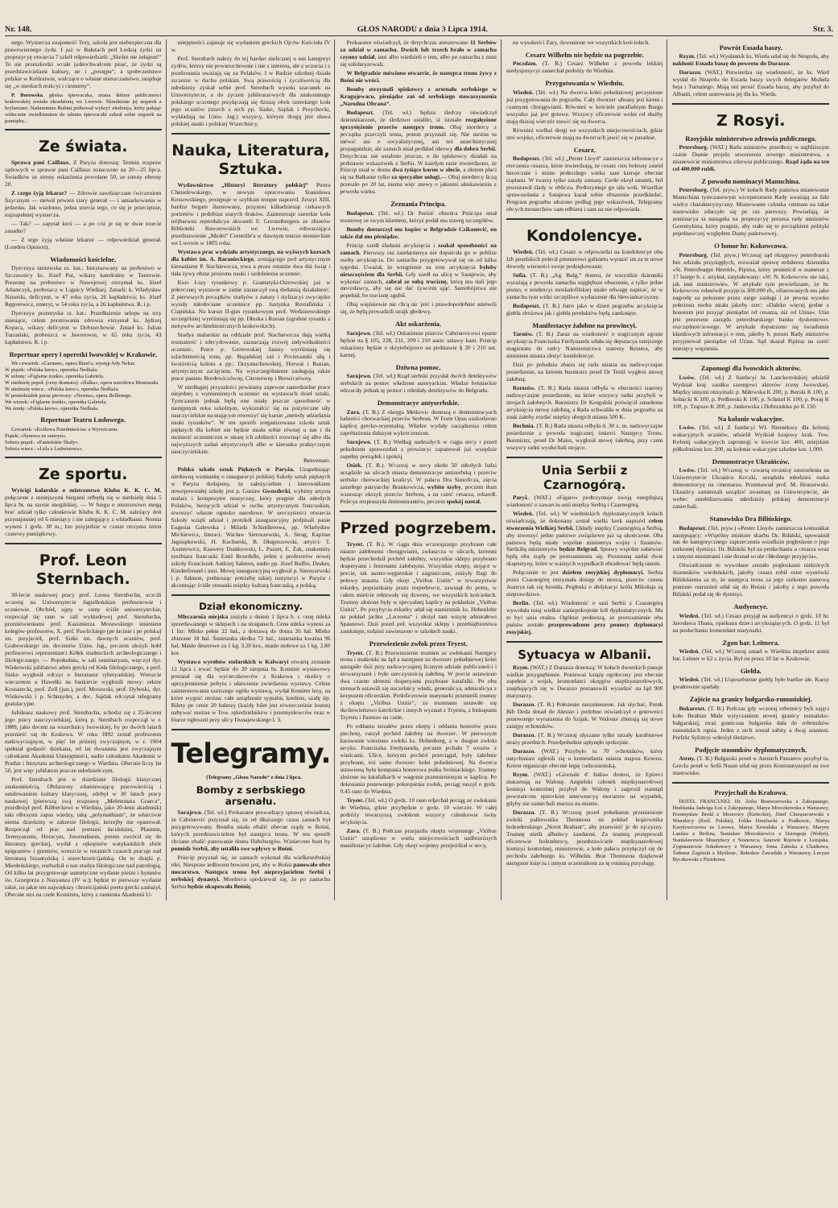Nr. 148. GŁOS NARODU z dnia 3 Lipca 1914. Str. 3.
nego. Wystarcza znajomość Tory, szkoła jest niebezpieczna dla prawowiernego żyda. I już w Bałutach pod Łodzią żydzi na propozycyę otwarcia 7 szkół odpowiedzieli: „Skoles nie żełajem!“ To nie przeszkodzi wcale judeochwalcom pisać, że żydzi są przedstawicielami kultury, no i „postępu“, a społeczeństwo polskie w Królestwie, walczące o własne mieszczaństwo, znajduje się „w mrokach reakcyi i ciemnoty“.
P. Borowska, głośna śpiewaczka, znana dobrze publiczności krakowskiej została okradzioną we Lwowie. Skradziono jej zegarek z brylantami. Nadaremnie Rubini próbował wykryć złodzieja, który pałając widocznie uwielbieniem do talentu śpiewaczki zabrał sobie zegarek na pamiątkę...
Ze świata.
Sprawa pani Caillaux. Z Paryża donoszą: Termin rozpraw sądowych w sprawie pani Caillaux oznaczono na 20—25 lipca. Świadków ze strony oskarżenia powołano 50, ze strony obrony 20.
Z czego żyją lekarze? — Zdrowie zawdzięczam ćwiczeniom fizycznym — mówił pewien stary generał — i umiarkowaniu w jedzeniu. Jak wiadomo, jedna trzecia tego, co się je przeciętnie, najzupełniej wystarcza.
— Tak? — zapytał ktoś — a po cóż je się te dwie trzecie zanadto?
— Z tego żyją właśnie lekarze — odpowiedział generał. (London Opinion).
Wiadomości kościelne.
Dyecezya tarnowska rz. kat.: Instytuowany na probostwo w Szczawnicy ks. Józef Put, wikary katedralny w Tarnowie. Prezentę na probostwo w Nawojowej otrzymał ks. Józef Adamczyk, proboszcz w Lignicy Wielkiej. Zmarli: k. Władysław Naturski, deficyent, w 47 roku życia, 26 kapłaństwa; ks. Józef Ręgorowicz, emeryt, w 54 roku życia, a 26 kapłaństwa. R. i p.
Dyecezya przemyska rz. kat.: Przedłużenie urlopu na trzy miesiące, celem poratowania zdrowia otrzymał ks. Jędrzej Kopacz, wikary deficyent w Dobrzechowie. Zmarł ks. Julian Turzański, proboszcz w Jaworowie, w 65 roku życia, 43 kapłaństwa. R. i p.
Repertuar opery i operetki lwowskiej w Krakowie.
We czwartek: »Carmen«, opera Bizet'a, występ Ady Nekar.
W piątek: »Polska krew«, operetka Nedbala.
W sobotę: »Figlarne żonki«, operetka Gabriela.
W niedzielę popoł. (ceny dramatu): »Halka«, opera narodowa Moniuszki.
W niedzielę wiecz.: »Polska krew«, operetka Nedbala.
W poniedziałek poraz pierwszy: »Norma«, opera Belliniego.
We wtorek: »Figlarne żonki«, operetka Gabriela.
We środę: »Polska krew«, operetka Nedbala.
Repertuar Teatru Ludowego.
Czwartek: »Królowa Przedmieścia« z Wyrwiczem.
Piątek: »Synowa ze suteryn«.
Sobota popoł.: »Panieńskie Skały«.
Sobota wiecz.: »Lola z Ludwinowa«.
Ze sportu.
Wyścigi kolarskie o mistrzostwo Klubu K. K. C. M. połączone z mniejszymi biegami odbędą się w niedzielę dnia 5 lipca br. na szosie mogilskiej. — W biegu o mistrzostwo mogą brać udział tylko członkowie Klubu K. K. C. M. należący doń przynajmniej od 6 miesięcy i nie zalegający z wkładkami. Norma wynosi 1 godz. 30 m.; kto przyjedzie w czasie otrzyma żeton czasowy pamiątkowy.
Prof. Leon Sternbach.
30-lecie naukowej pracy prof. Leona Sternbacha, uczcili wczoraj na Uniwersytecie Jagiellońskim profesorowie i uczniowie. Obchód, ujęty w ramy ściśle uniwersyteckie, rozpoczął się rano w sali wykładowej prof. Sternbacha, przemówieniami prof. Kazimierza Morawskiego imieniem kolegów-profesorów, X. prof. Pawlickiego (po łacinie i po polsku) im. przyjaciół, prof. Sinki im. dawnych uczniów, prof. Grabowskiego im. docentów Uniw. Jag., poczem złożyli hołd profesorowi reprezentanci Kółek studenckich archeologicznego i filologicznego. — Popołudniu, w sali seminaryum, wręczył dyr. Winkowski jubilatowi adres grecki od Koła filologicznego, a prof. Sinko wygłosił odczyt o literaturze tyberyańskiej. Wreszcie wieczorem u Hawełki na bankiecie wygłosili mowy: rektor Kostanecki, prof. Zoll (jun.), prof. Morawski, prof. Dyboski, dyr. Winkowski i p. Schnayder, a doc. Sajdak odczytał telegramy gratulacyjne.
Jubileusz naukowy prof. Sternbacha, schodzi się z 25-leciem jego pracy nauczycielskiej, którą p. Sternbach rozpoczął w r. 1889, jako docent na wszechnicy lwowskiej, by po dwóch latach przenieść się do Krakowa. W roku 1892 został profesorem nadzwyczajnym, w pięć lat później zwyczajnym, w r. 1904 spełniał godność dziekana, od lat dwunastu jest zwyczajnym członkiem Akademii Umiejętności, nadto członkiem Akademii w Pradze i Instytutu archeologicznego w Wiedniu. Obecnie liczy lat 50, jest więc jubilatem jeszcze młodzieńczym.
Prof. Sternbach jest w dziedzinie filologii klasycznej znakomitością. Obdarzony zdumiewającą pracowitością i umiłowaniem kultury klasycznej, zdobył w 30 latach pracy naukowej (pierwszą swą rozprawę „Meletemata Graeca“, przedłożył prof. Ribbeckowi w Wiedniu, jako 20-letni akademik) taki olbrzymi zapas wiedzy, taką „polymathiam“, że właściwie niema dziedziny w zakresie filologii, którejby nie opanował. Rozpoczął od prac nad poetami łacińskimi, Plautem, Terenyuszem, Horacym, Juwenalisem, potem zwrócił się do literatury greckiej, wydał z rękopisów watykańskich zbiór epigramów i gnomów, wreszcie w ostatnich czasach pracuje nad literaturą bizantyńską i starochrześcijańską. On to dzięki p. Miodońskiego, rozbudził u nas studya filologiczne nad patrologią. Od kilku lat przygotowuje autentyczne wydanie pieśni i hymnów św. Grzegorza z Nazyanzu (IV w.); będzie to pierwsze wydanie takie, na jakie ten największy chrześcijański poeta grecki zasłużył. Obecnie stoi na czele Komitetu, który z ramienia Akademii U-
miejętności zajmuje się wydaniem greckich Ojców Kościoła IV w.
Prof. Sternbach należy do tej bardzo nielicznej u nas kategoryi żydów, którzy nie powierzchownie i nie z interesu, ale z uczucia i z przekonania uważają się za Polaków. I w Radzie szkolnej działa szczerze w duchu polskim. Swą prawością i życzliwością dla młodzieży zyskał sobie prof. Sternbach wysoki szacunek na Uniwersytecie, a do życzeń jubileuszowych dla znakomitego polskiego uczonego przyłączają się dzisiaj obok szerokiego koła jego uczniów (trzech z nich pp. Sinko, Sajdak i Przychocki, wykładają na Uniw. Jag.) wszyscy, którym drogą jest sława polskiej nauki i polskiej Wszechnicy.
Nauka, Literatura, Sztuka.
Wydawnictwo „Historyi literatury polskiej“ Piotra Chmielowskiego, w nowym opracowaniu Stanisława Kossowskiego, postępuje w szybkim tempie naprzód. Zeszyt XIII. bardzo bogato ilustrowany, przynosi kilkadziesiąt ciekawych portretów i podobizn starych druków. Zainteresuje szerokie koła trójbarwna reprodukcya akwareli F. Gerstenbergera ze zbiorów Biblioteki Baworowskich we Lwowie, odtwarzająca przedstawienie „Medei“ Corneille'a w dawnym teatrze niemieckim we Lwowie w 1805 roku.
Wystawa prac wydziału artystycznego, na wyższych kursach dla kobiet im. A. Baranieckiego, zostającego pod artystycznym kierunkiem P. Stachiewicza, trwa a przez ostatnie dwa dni świąt i dała żywy obraz poziomu nauki i uzdolnienia uczennic.
Kurs I-szy rysunkowy p. Gramatyki-Ostrowskiej już w półrocznej wystawie w zimie zaznaczył swą dodatnią działalność. Z pierwszych początków studyów z natury i stylizacyi zwycięsko wyszły młodociane uczennice pp. Justynka Rostafińska i Ciapińska. Na kursie II-gim rysunkowym prof. Wodzinowskiego szczególniej wyróżniają się pp. Dłuska i Rusian (zgrabne rysunki z motywów architektonicznych krakowskich).
Studya malarskie na oddziale prof. Stachiewicza dają wielką rozmaitość i zdecydowanie, zaznaczają rozwój indywidualności uczennic. Prace p. Grotowskiej Janiny wyróżniają się szlachetnością tonu, pp. Bujańskiej zaś i Pocieszanki siłą i świeżością koloru a pp.: Drzymuchowskiej, Horwat i Rusian, artystycznym zacięciem. Na wyszczególnienie zasługują także prace panien: Brodowiczówny, Citronówny i Browiczówny.
W niedługiej przyszłości powitamy zapewne samodzielne prace niejednej z wymienionych uczennic na wystawach dzieł sztuki. Tymczasem jednak będą one miały jeszcze sposobność w następnym roku szkolnym, wykształcić się na pożyteczne siły nauczycielskie na mającym otworzyć się kursie „metody udzielania nauki rysunków“. W ten sposób zorganizowana szkoła sztuk pięknych dla kobiet nie będzie miała sobie równej u nas i da możność uczennicom w miarę ich zdolności rozwinąć się albo dla najwyższych zadań artystycznych albo w kierunku praktycznym nauczycielskim.
Benvenuto.
Polska szkoła sztuk Pięknych w Paryżu. Uzupełniając niedawną wzmiankę o inauguracyi polskiej Szkoły sztuk pięknych w Paryżu dodajemy, że założycielem i kierownikiem nowopowstałej szkoły jest p. Gustaw Gwozdecki, wybitny artysta malarz i kompozytor muzyczny, który pragnie dla młodych Polaków, biorących udział w ruchu artystycznym francuskim, stworzyć własne ognisko narodowe. W uroczystości otwarcia Szkoły wzięli udział i protokół inauguracyjny podpisali panie Eugenia Galewska i Milada Schindlerowa, pp. Władysław Mickiewicz, literaci: Wacław Sieroszewski, A. Strug, Kapitan Jagniątkowski, H. Kucharski, B. Długoszowski, artyści: T. Axentowicz, Ksawery Dunikowski, L. Puszet, E. Żak, znakomity rzeźbiarz francuski Emil Bourdelle, jeden z profesorów nowej szkoły Franciszek Andrzej Salmon, nadto pp. Józef Buffer, Druker, Kinderfreund i inni. Mowę inauguracyjną wygłosił p. Sieroszewski i p. Salmon, podnosząc potrzebę takiej instytucyi w Paryżu i akcentując ściśle stosunki między kulturą francuską, a polską.
Dział ekonomiczny.
Mleczarnia miejska zniżyła z dniem 1 lipca b. r. cenę mleka sprzedawanego w sklepach i na straganach. Cena mleka wynosi za 1 litr: Mleko pełne 22 hal., z dostawą do domu 26 hal. Mleko zbierane 18 hal. Śmietanka słodka 72 hal., śmietanka kwaśna 96 hal. Masło deserowe za 1 kg. 3.20 kor., masło stołowe za 1 kg. 2.80 kor.
Wystawa wyrobów stolarskich w Kalwaryi otwartą zostanie 12 lipca i trwać będzie do 20 sierpnia br. Komitet wystawowy postarał się dla wycieczkowców z Krakowa i okolicy o uprzyjemnienie pobytu i ułatwienie zwiedzenia wystawy. Celem zainteresowania szerszego ogółu wystawą, wydał Komitet losy, na które wygrać można: całe urządzenie sypialni, kredens, szafę itp. Bilety po cenie 20 halerzy (każdy bilet jest równocześnie losem) nabywać można w Tow. rękodzielników i przemysłowców oraz w biurze ogłoszeń przy ulicy Dunajewskiego l. 3.
Telegramy.
(Telegramy „Głosu Narodu“ z dnia 2 lipca.
Bomby z serbskiego arsenału.
Sarajewo. (Tel. wł.) Prokurator prowadzący sprawę oświadcza, że Cabrinović przyznał się, że od dłuższego czasu zamach był przygotowywany. Bomba miała obalić obecne rządy w Bośni, których przedstawicielem był następca tronu. W ten sposób chciano obalić panowanie domu Habsburgów. Wzniecono bunt by pomódz Serbii, aby ustaliła swe wpływy w Bośni.
Princip przyznał się, że zamach wykonał dla wielkoserbskiej idei. Niespraw iedliwem bowiem jest, aby w Bośni panowało obce mocarstwo. Następca tronu był nieprzyjacielem Serbii i serbskiej dynastyi. Morderca spodziewał się, że po zamachu Serbia będzie okupowała Bośnię.
Prokurator oświadczył, że dotychczas aresztowano 11 Serbów za udział w zamachu. Dwóch lub trzech brało w zamachu czynny udział, inni albo wiedzieli o tem, albo po zamachu z nimi się solidaryzowali.
W Belgradzie mówiono otwarcie, że następca tronu żywy z Bośni nie wróci.
Bomby otrzymali spiskowcy z arsenału serbskiego w Kragujewacu, pieniądze zaś od serbskiego stowarzyszenia „Narodna Obrana“.
Budapeszt. (Tel. wł.) Sędzia śledczy oświadczył dziennikarzom, że śledztwo ustaliło, iż istniało rozgałęzione sprzysiężenie przeciw następcy tronu. Obaj mordercy z początku przeczyli temu, potem przyznali się. Nie można tu mówić ani o socyalistycznej, ani też anarchistycznej propagandzie, ale zamach miał podkład ideowy dla dobra Serbii. Dotychczas nie ustalono jeszcze, o ile spiskowcy działali na podstawie wskazówek z Serbii. W każdym razie stwierdzono, że Princip miał w domu dwa tysiące koron w złocie, a złotem płaci się na Bałkanie tylko za specyalne usługi.— Obaj mordercy liczą przeszło po 20 lat, niema więc mowy o jakiemś ułaskawieniu z powodu wieku.
Zeznania Principa.
Budapeszt. (Tel. wł.) Dr Perisić obrońca Principa miał rozmowę ze swym klientem, któryż podał mu szereg szczegółów.
Bomby dostarczył mu kupiec w Belgradzie Czikanović, on także dał mu pieniądze.
Princip szedł śladami arcyksięcia i szukał sposobności na zamach. Pierwszy raz żandarmerya nie dopuściła go w pobliże osoby arcyksięcia. Do zamachu przygotowywał się on od kilku tygodni. Uważał, że wstąpienie na tron arcyksięcia byłoby nieszczęściem dla Serbii. Gdy szedł na ulicę w Sarajewie, aby wykonać zamach, zabrał ze sobą truciznę, którą mu dali jego mocodawcy, aby się nie dać żywcem ująć. Samobójstwa nie popełnił, bo truciznę zgubił.
Obaj więźniowie nie chcą nic jeść i prawdopodobnie umówili się, że będą prowadzili strajk głodowy.
Akt oskarżenia.
Sarajewo. (Tel. wł.) Oskarżenie przeciw Cabrinovicowi oparte będzie na § 105, 228, 231, 209 i 210 austr. ustawy karn. Princip oskarżony będzie o skrytobójstwo na podstawie § 20 i 210 ust. karnej.
Dziwna pomoc.
Sarajewo. (Tel. wł.) Rząd serbski przysłał dwóch detektywów serbskich na pomoc władzom austryackim. Władze bośniackie odrzuciły jednak tę pomoc i odesłały detektywów do Belgradu.
Demonstracye antyserbskie.
Zara. (T. B.) Z okręgu Metkovic donoszą o demonstracyach ludności chorwackiej przeciw Serbom. W Forte Opus uszkodzono kaplicę grecko-oryentalną. Władze wydały zarządzenia celem zapobieżenia dalszym wykroczeniom.
Sarajewo. (T. B.) Według nadeszłych w ciągu nocy i przed południem sprawozdań z prowincyi zapanował już wszędzie zupełny porządek i spokój.
Osiek. (T. B.). Wczoraj w nocy około 50 młodych ludzi urządziło na ulicach miasta demonstracye antiserbską i przeciw serbsko chorwackiej koalicyi. W pałacu Dra Simoficza, zięcia zmarłego patryarchy Brankowicza, wybito szyby, poczem tłum wznosząc okrzyk przeciw Serbom, a na cześć cesarza, odszedł. Policya rozpruszyła demonstrantów, poczem spokój nastał.
Przed pogrzebem.
Tryest. (T. B.). W ciągu dnia wczorajszego przybrano całe miasto żałobnemi chorągwiami, zwłaszcza w ulicach, któremi będzie przechodził pochód żałobny, wszystkie sklepy przybrano draperyami i festonami żałobnymi. Wszystkie okręty, stojące w porcie, tak austro-węgierskie i zagraniczne, zniżyły flagi do połowy masztu. Gdy okręt „Viribus Unitis“ w towarzystwie eskadry, poprzedzany przez torpedowce, zawinął do portu, w całem mieście odezwały się dzwony, we wszystkich kościołach. Trumny złożone były w specyalnej kaplicy na pokładzie „Viribus Unitis“. Po przybyciu eskadry udał się namiestnik ks. Hohenlohe na pokład jachtu „Lacroma“ i złożył tam wizytę admirałowi Spaunowi. Dziś przed poł. wszystkie sklepy i przedsiębiorstwa zamknięte, tudzież zawieszono w szkołach nauki.
Przewiezienie zwłok przez Tryest.
Tryest. (T. B.) Przewiezienie trumien ze zwłokami Następcy tronu i małżonki na ląd a następnie na dworzec południowej kolei nastąpiło dziś przy nadzwyczajnej licznym udziale publiczności i stowarzyszeń i było uroczystością żałobną. W porcie ustawiono dwa czarno złotemi draperyami przybrane katafalki. Po obu stronach ustawili się naczelnicy władz, generalicya, admiralicya z korpusem oficerskim. Podoficerowie marynarki przenieśli trumny z okrętu „Viribus Unitis“, za trumnami ustawiło się duchowieństwo katolickie i innych wyznań z Tryestu, z biskupami Tryestu i Parenzo na czele.
Po oddaniu strzałów przez okręty i oddaniu honorów przez piechotę, ruszył pochód żałobny na dworzec. W pierwszym karawanie wieziono zwłoki ks. Hohenberg, a w drugim zwłoki arcyks. Franciszka Ferdynanda, poczem jechało 7 wozów z wieńcami. Ulice, którymi pochód przeciągał, były żałobnie przybrane, toż samo dworzec kolei południowej. Na dworcu ustawioną była kompania honorowa pułku bośniackiego. Trumny złożono na katafalkach w wagonie przemienionym w kaplicę. Po dokonaniu ponownego pokropienia zwłok, pociąg ruszył o godz. 9.45 rano do Wiednia.
Tryest. (Tel. wł.) O godz. 10 rano odjechał pociąg ze zwłokami do Wiednia, gdzie przybędzie o godz. 10 wieczór. W całej podróży towarzyszą zwłokom wszyscy członkowie świty arcyksięcia.
Zara. (T. B.) Podczas przejazdu okrętu wojennego „Viribus Unitis“ urządzono w wielu miejscowościach nadbrzeżnych manifestacye żałobne. Gdy okręt wojenny przejeżdżał w nocy,
na wysokości Zary, dzwoniono we wszystkich kościołach.
Cesarz Wilhelm nie będzie na pogrzebie.
Poczdam. (T. B.) Cesarz Wilhelm z powodu lekkiej niedyspozycyi zaniechał podróży do Wiednia.
Przygotowania w Wiedniu.
Wiedeń. (Tel. wł.) Na dworcu kolei południowej poczyniono już przygotowania do pogrzebu. Cały dworzec ubrany jest kirem i czarnymi chorągwiami. Również w kościele parafialnym Burgu wszystko już jest gotowe. Wszyscy oficerowie wolni od służby mają dzisiaj wieczór stawić się na dworcu.
Również wzdłuż drogi we wszystkich miejscowościach, gdzie stoi wojsko, oficerowie mają na dworcach jawić się w paradzie.
Cesarz.
Budapeszt. (Tel. wł.) „Pester Lloyd“ zamieszcza informacye z otoczenia cesarza, które stwierdzają, że cesarz cios bolesny zniósł heroicznie i mimo podeszłego wieku sam kieruje obecnie rządami. W twarzy tylko zaszły zmiany. Czoło okrył smutek, ból pozostawił ślady w obliczu. Podtrzymuje go siła woli. Wszelkie sprawozdania z Sarajewa kazał sobie obszernie przedkładać. Program pogrzebu ułożono podług jego wskazówek. Telegramy obcych monarchów sam odbiera i sam na nie odpowiada.
Kondolencye.
Wiedeń. (Tel. wł.) Cesarz w odpowiedzi na kondolencye obu Izb poselskich polecił premierowi gabinetu wyrazić im za te nowe dowody wierności swoje podziękowanie.
Sofia. (T. B.) „Ag. Bulg.“ donosi, że wszystkie dzienniki wyrażają z powodu zamachu najgłębsze oburzenie, a tylko jedno pismo, o tendencyi moskalofilskiej miało odwagę napisać, że w zamachu tym widzi szczęśliwe wydarzenie dla Słowiańszczyzny.
Budapeszt. (T. B.) Jutro jako w dzień pogrzebu arcyksięcia giełda zbożowa jak i giełda produktów będą zamknięte.
Manifestacye żałobne na prowincyi.
Tarnów. (T. B.) Zaraz na wiadomość o tragicznym zgonie arcyksięcia Franciszka Ferdynanda udała się deputacya tutejszego magistratu do radcy Namiestnictwa starosty Reinera, aby imieniem miasta złożyć kondolencye.
Dziś po południu zbiera się rada miasta na nadzwyczajne posiedzenie, na którem burmistrz poseł Dr Tertil wygłosi mowę żałobną.
Rzeszów. (T. B.) Rada miasta odbyła w obecności starosty nadzwyczajne posiedzenie, na które wszyscy radni przybyli w strojach żałobnych. Burmistrz Dr Krogulski poświęcił zmarłemu arcyksięciu mowę żałobną, a Rada uchwaliła w dniu pogrzebu na znak żałoby rozdać między ubogich miasta 500 K.
Bochnia. (T. B.) Rada miasta odbyła d. 30 z. m. nadzwyczajne posiedzenie z powodu tragicznej śmierci Następcy Tronu. Burmistrz, poseł Dr Maiss, wygłosił mowę żałobną, przy czem wszyscy radni wysłuchali stojąco.
Unia Serbii z Czarnogórą.
Paryż. (WAT.) »Figaro« podtrzymuje swoją onegdajszą wiadomość o zawarciu unii między Serbią i Czarnogórą.
Wiedeń. (Tel. wł.) W wiedeńskich dyplomatycznych kołach oświadczają, że dokonany został wielki krok naprzód celem stworzenia Wielkiej Serbii. Układy między Czarnogórą a Serbią, aby stworzyć jedno państwo związkowe już są ukończone. Oba państwa będą miały wspólne ministerya wojny i finansów. Siedzibą ministeryów będzie Belgrad. Sprawy wspólne załatwiać będą oba rządy po porozumieniu się. Pozostaną nadal dwie skupsztyny, które w ważnych wypadkach obradować będą razem.
Połączenie to jest dziełem rosyjskiej dyplomacyi. Serbia przez Czarnogórę otrzymała dostęp do morza, przeciw czemu Austrya tak się broniła. Pogłoski o abdykacyi króla Mikołaja są nieprawdziwe.
Berlin. (Tel. wł.) Wiadomość o unii Serbii z Czarnogórą wywołała tutaj wielkie zaniepokojenie kół dyplomatycznych. Ma to być unia realna. Ogólnie podnoszą, że porozumienie obu państw zostało przeprowadzone przy pomocy dyplomacyi rosyjskiej.
Sytuacya w Albanii.
Rzym. (WAT.) Z Durazza donoszą: W kołach dworskich panuje wielkie przygnębienie. Ponieważ książę ogołocony jest obecnie zupełnie z wojsk, komendanci okręgów międzynarodowych, znajdujących się w Durazzo postanowili wysadzić na ląd 900 marynarzy.
Durazzo. (T. B.) Położenie niezmienione. Jak słychać, Prenk Bib Doda dotarł do Alessio i podobno oświadczył o gotowości ponownego wyruszenia do Szijak. W Walonie zbierają się nowe zastępy ochotników.
Durazzo. (T. B.) Wczoraj słyszano tylko strzały karabinowe straży przednich. Przedpołudnie upłynęło spokojnie.
Durazzo. (WAT.) Przybyło tu 70 ochotników, który natychmiast zgłosili się u komendanta miasta majora Kroona. Kroon organizuje obecnie legię cudzoziemską.
Rzym. (WAT.) »Giornale d' Italia« donosi, że Epiroci maszerują na Walonę. Angielski członek międzynarodowej komisyi kontrolnej przybył do Walony i zagroził stamtąd powstańcom epirockim interwencyą mocarstw na wypadek, gdyby nie zaniechali marszu na miasto.
Durazzo. (T. B.) Wczoraj przed południem przeniesiono zwłoki pułkownika Thomsona na pokład krążownika holenderskiego „Noort Brabant“, aby przewieść je do ojczyzny. Trumnę nieśli albańscy żandarmi. Za trumną postępowali oficerowie holenderscy, przedstawiciele międzynarodowej komisyi kontrolnej, ministrowie, a koło pałacu przyłączył się do pochodu żałobnego ks. Wilhelm. Brat Thomsona dziękował następnie księciu i innym uczestnikom za tę ostatnią przysługę.
Powrót Essada baszy.
Rzym. (Tel. wł.) Wysłannik ks. Wieda udał się do Neapolu, aby nakłonić Essada baszę do powrotu do Durazzo.
Durazzo. (WAT.) Potwierdza się wiadomość, że ks. Wied wysłał do Neapolu do Essada baszy swych delegatów Muhida beja i Turturiego. Mają oni prosić Essada baszę, aby przybył do Albanii, celem uratowania jej dla ks. Wieda.
Z Rosyi.
Rosyjskie ministerstwo zdrowia publicznego.
Petersburg. (WAT.) Rada ministrów przedłoży w najbliższym czasie Dumie projekt utworzenia nowego ministerstwa, a mianowicie ministerstwa zdrowia publicznego. Rząd żąda na ten cel 400.000 rubli.
Z powodu nominacyi Manuchina.
Petersburg. (Tel. pryw.) W kołach Rady państwa mianowanie Manuchina tymczasowym wiceprezesem Rady uważają za fakt wielce charakterystyczny. Mianowanie członka centrum na takie stanowisko zdarzyło się po raz pierwszy. Powiadają, że nominacya ta nastąpiła na propozycyę prezesa rady ministrów Goremykina, który pragnie, aby stało się to początkiem polityki pojednawczej względem Dumy państwowej.
O honor hr. Kokowcowa.
Petersburg. (Tel. pryw.) Wczoraj sąd okręgowy petersburski bez udziału przysięgłych, rozważał sprawę redaktora dziennika »St. Petersburger Herold«, Pipirsa, który pomieścił w numerze z 17 lutego b. r. artykuł, zatytułowany: »W. N. Kokowcow nie taki, jak inni ministrowie«. W artykule tym powiedziano, że hr. Kokowcow odmówił przyjęcia 300.000 rb., ofiarowanych mu jako nagrodę za położone przez niego zasługi i że pewna wysoko położona osoba miała jakoby rzec: »Daleko więcej godne z honorem jest przyjąć pieniądze od cesarza, niż od Utina«. Utin jest prezesem zarządu petersburskiego banku dyskontowo-oszczędnościowego. W artykule dopatrzono się świadomie kłamliwych informacyi o tem, jakoby b. prezes Rady ministrów przyjmował pieniądze od Utina. Sąd skazał Pipirsa na sześć miesięcy więzienia.
Zapomogi dla lwowskich aktorów.
Lwów. (Tel. wł.) Z fundacyi hr. Lanckorońskiej udzielił Wydział kraj. zasiłku szeregowi aktorów sceny lwowskiej. Między innymi otrzymali: p. Miłowska K 200, p. Berski K 100, p. Solnicki K 100, p. Podhorski K 100, p. Schmid K 100, p. Poraj K 100, p. Trapszo K 200, p. Jankowska i Dobrzańska po K 150.
Na kolonie wakacyjne.
Lwów. (Tel. wł.) Z fundacyi Wł. Niemekszy dla kolonij wakacyjnych uczniów, udzielił Wydział krajowy krak. Tow. Kolonij wakacyjnych zapomogi w kwocie kor. 400, miejskim półkoloniom kor. 200, na kolonie wakacyjne szkolne kor. 1.000.
Demonstracye Ukraińców.
Lwów. (Tel. wł.) Wczoraj w czwartą rocznicę zastrzelenia na Uniwersytecie Ukraińca Koczki, urządziła młodzież ruska demonstracyę na cmentarzu. Przemawiał prof. M. Hruszewski. Ukraińcy zamierzali urządzić awanturę na Uniwersytecie, ale wobec zmobilizowania młodzieży polskiej demonstracyi zaniechali.
Stanowisko Dra Bilińskiego.
Budapeszt. (Tel. pryw.) »Pester Lloyd« zamieszcza komunikat następujący: »Wspólny minister skarbu Dr. Biliński, upoważnił nas do kategorycznego zaprzeczenia wszelkim pogłoskom o jego rzekomej dymisyi. Dr. Biliński był na posłuchaniu u cesarza wraz z innymi ministrami i nie doznał wcale chłodnego przyjęcia«.
Oświadczenie to wywołane zostało pogłoskami niektórych dzienników wiedeńskich, jakoby cesarz robił ostre wymówki Bilińskiemu za to, że następca tronu za jego rzekomo namową pomimo ostrzeżeń udał się do Bośnii i jakoby z tego powodu Biliński podał się do dymisyi.
Audyencye.
Wiedeń. (Tel. wł.) Cesarz przyjął na audyencyi o godz. 10 hr. Jarosława Thuna, opiekuna dzieci arcyksiążęcych. O godz. 11 był na posłuchaniu komendant marynarki.
Zgon bar. Leitnera.
Wiedeń. (Tel. wł.) Wczoraj zmarł w Wiedniu inspektor armii bar. Leitner w 62 r. życia. Był on przez 10 lat w Krakowie.
Giełda.
Wiedeń. (Tel. wł.) Usposobienie giełdy było bardzo złe. Kursy gwałtownie spadały.
Zajście na granicy bułgarsko-rumuńskiej.
Bukareszt. (T. B.) Podczas gdy wczoraj robotnicy byli zajęci koło Ibrahim Male wytyczaniem nowej granicy rumuńsko-bułgarskiej, straż graniczna bułgarska dała do robotników rumuńskich ognia. Jeden z nich został zabity a dwaj zranieni. Prefekt Sylistryi wdrożył śledztwo.
Podjęcie stosunków dyplomatycznych.
Ateny. (T. B.) Bułgarski poseł w Atenach Passarow przybył tu. Grecki poseł w Sofii Naum udał się przez Konstantynopol na swe stanowisko.
Przyjechali do Krakowa.
HOTEL FRANCUSKI. Hr. Zofia Rostworowska z Zakopanego, Hrablanka Jadwiga Łoś z Zakopanego, Marya Mroczkowska z Warszawy, Przemysław Brokl z Morawicy (Kieleckie), Józef Chrząszczewski z Wierzbicy (Król. Polskie), Feliks Druzbacki z Prałkowic, Marya Kuryłowiczowa ze Lwowa, Marya Kowalska z Warszawy, Maryey Landau z Berlina, Stanisław Mroczkiewicz z Ostrogoju (Wołyń), Stanisławowie Muszyńscy z Sosnowca, Janowie Rojowie z Leżajska, Zygmuntowie Sokołowscy z Warszawy, Irena Zaleska z Charkowa, Tadeusz Zagórski z Myślenic, Bolesław Zawadzki z Warszawy, Lucyan Byczkowski z Piotrkowa.